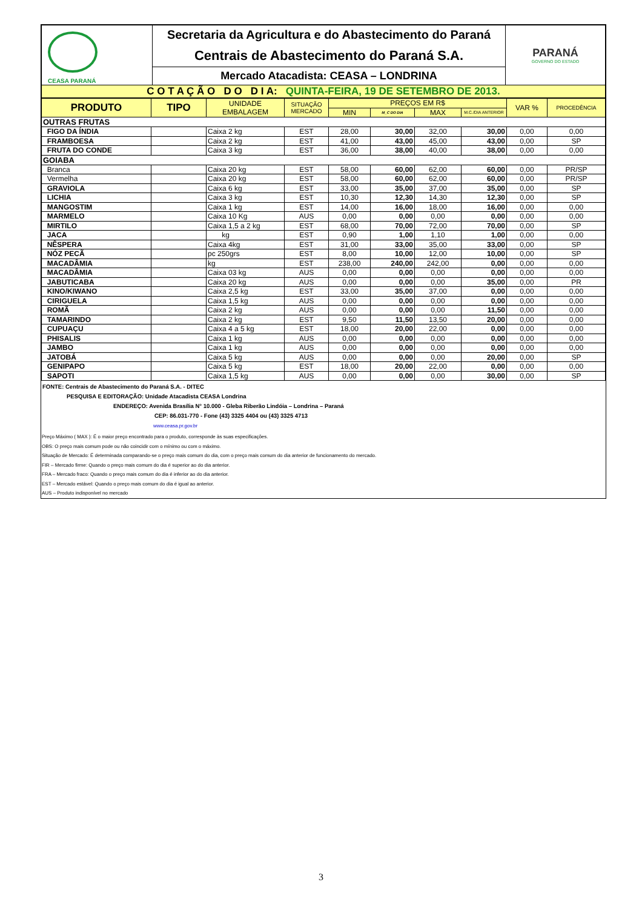| CEASA PARANÁ | Secretaria da Agricultura e do Abastecimento do Paraná | PARANÁ GOVERNO DO ESTADO |
| | Centrais de Abastecimento do Paraná S.A. | |
| | Mercado Atacadista: CEASA – LONDRINA | |
| C O T A Ç Ã O D O D I A: QUINTA-FEIRA, 19 DE SETEMBRO DE 2013. | | |
| PRODUTO | TIPO | UNIDADE EMBALAGEM | SITUAÇÃO MERCADO | PREÇOS EM R$ | | | | VAR % | PROCEDÊNCIA |
| --- | --- | --- | --- | --- | --- | --- | --- | --- | --- |
| | | | | MIN | M_C DO DIA | MAX | M.C./DIA ANTERIOR | | |
| OUTRAS FRUTAS | | | | | | | | | |
| FIGO DA ÍNDIA | | Caixa 2 kg | EST | 28,00 | 30,00 | 32,00 | 30,00 | 0,00 | 0,00 |
| FRAMBOESA | | Caixa 2 kg | EST | 41,00 | 43,00 | 45,00 | 43,00 | 0,00 | SP |
| FRUTA DO CONDE | | Caixa 3 kg | EST | 36,00 | 38,00 | 40,00 | 38,00 | 0,00 | 0,00 |
| GOIABA | | | | | | | | | |
| Branca | | Caixa 20 kg | EST | 58,00 | 60,00 | 62,00 | 60,00 | 0,00 | PR/SP |
| Vermelha | | Caixa 20 kg | EST | 58,00 | 60,00 | 62,00 | 60,00 | 0,00 | PR/SP |
| GRAVIOLA | | Caixa 6 kg | EST | 33,00 | 35,00 | 37,00 | 35,00 | 0,00 | SP |
| LICHIA | | Caixa 3 kg | EST | 10,30 | 12,30 | 14,30 | 12,30 | 0,00 | SP |
| MANGOSTIM | | Caixa 1 kg | EST | 14,00 | 16,00 | 18,00 | 16,00 | 0,00 | 0,00 |
| MARMELO | | Caixa 10 Kg | AUS | 0,00 | 0,00 | 0,00 | 0,00 | 0,00 | 0,00 |
| MIRTILO | | Caixa 1,5 a 2 kg | EST | 68,00 | 70,00 | 72,00 | 70,00 | 0,00 | SP |
| JACA | | kg | EST | 0,90 | 1,00 | 1,10 | 1,00 | 0,00 | 0,00 |
| NÊSPERA | | Caixa 4kg | EST | 31,00 | 33,00 | 35,00 | 33,00 | 0,00 | SP |
| NÓZ PECÃ | | pc 250grs | EST | 8,00 | 10,00 | 12,00 | 10,00 | 0,00 | SP |
| MACADÂMIA | | kg | EST | 238,00 | 240,00 | 242,00 | 0,00 | 0,00 | 0,00 |
| MACADÂMIA | | Caixa 03 kg | AUS | 0,00 | 0,00 | 0,00 | 0,00 | 0,00 | 0,00 |
| JABUTICABA | | Caixa 20 kg | AUS | 0,00 | 0,00 | 0,00 | 35,00 | 0,00 | PR |
| KINO/KIWANO | | Caixa 2,5 kg | EST | 33,00 | 35,00 | 37,00 | 0,00 | 0,00 | 0,00 |
| CIRIGUELA | | Caixa 1,5 kg | AUS | 0,00 | 0,00 | 0,00 | 0,00 | 0,00 | 0,00 |
| ROMÃ | | Caixa 2 kg | AUS | 0,00 | 0,00 | 0,00 | 11,50 | 0,00 | 0,00 |
| TAMARINDO | | Caixa 2 kg | EST | 9,50 | 11,50 | 13,50 | 20,00 | 0,00 | 0,00 |
| CUPUAÇU | | Caixa 4 a 5 kg | EST | 18,00 | 20,00 | 22,00 | 0,00 | 0,00 | 0,00 |
| PHISALIS | | Caixa 1 kg | AUS | 0,00 | 0,00 | 0,00 | 0,00 | 0,00 | 0,00 |
| JAMBO | | Caixa 1 kg | AUS | 0,00 | 0,00 | 0,00 | 0,00 | 0,00 | 0,00 |
| JATOBÁ | | Caixa 5 kg | AUS | 0,00 | 0,00 | 0,00 | 20,00 | 0,00 | SP |
| GENIPAPO | | Caixa 5 kg | EST | 18,00 | 20,00 | 22,00 | 0,00 | 0,00 | 0,00 |
| SAPOTI | | Caixa 1,5 kg | AUS | 0,00 | 0,00 | 0,00 | 30,00 | 0,00 | SP |
FONTE: Centrais de Abastecimento do Paraná S.A. - DITEC
PESQUISA E EDITORAÇÃO: Unidade Atacadista CEASA Londrina
ENDEREÇO: Avenida Brasília N° 10.000 - Gleba Riberão Lindóia – Londrina – Paraná
CEP: 86.031-770 - Fone (43) 3325 4404 ou (43) 3325 4713
www.ceasa.pr.gov.br
Preço Máximo ( MAX ): É o maior preço encontrado para o produto, corresponde às suas especificações.
OBS: O preço mais comum pode ou não coincidir com o mínimo ou com o máximo.
Situação de Mercado: É determinada comparando-se o preço mais comum do dia, com o preço mais comum do dia anterior de funcionamento do mercado.
FIR – Mercado firme: Quando o preço mais comum do dia é superior ao do dia anterior.
FRA – Mercado fraco: Quando o preço mais comum do dia é inferior ao do dia anterior.
EST – Mercado estável: Quando o preço mais comum do dia é igual ao anterior.
AUS – Produto indisponível no mercado
3